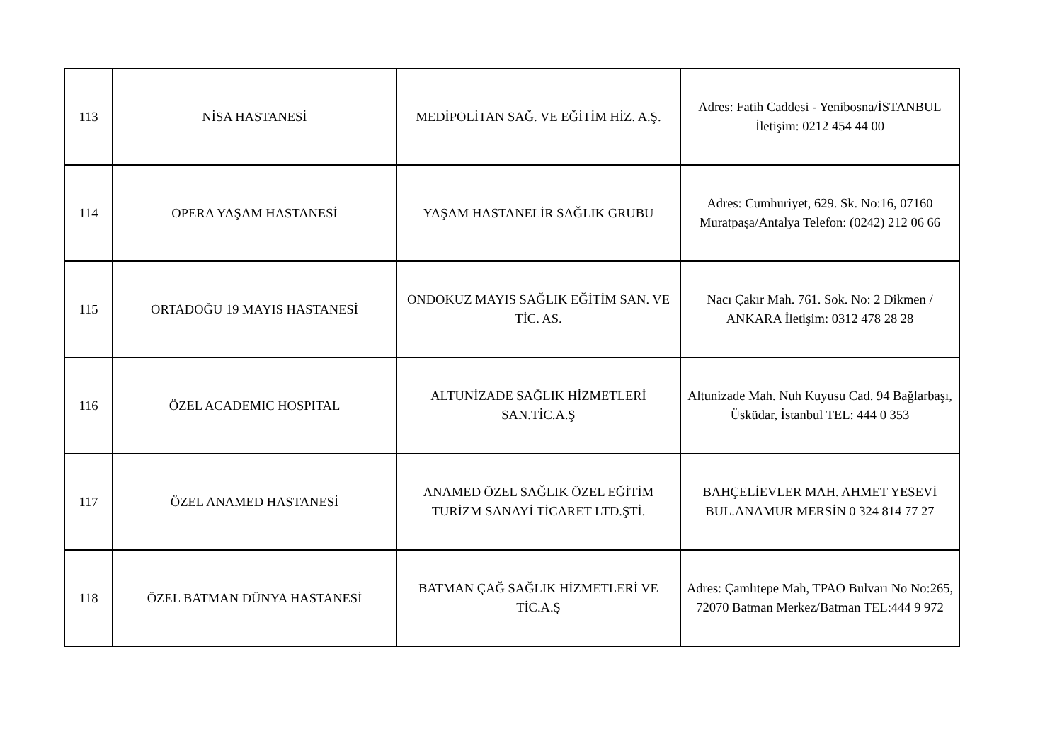| 113 | NİSA HASTANESİ | MEDİPOLİTAN SAĞ. VE EĞİTİM HİZ. A.Ş. | Adres: Fatih Caddesi - Yenibosna/İSTANBUL İletişim: 0212 454 44 00 |
| 114 | OPERA YAŞAM HASTANESİ | YAŞAM HASTANELİR SAĞLIK GRUBU | Adres: Cumhuriyet, 629. Sk. No:16, 07160 Muratpaşa/Antalya Telefon: (0242) 212 06 66 |
| 115 | ORTADOĞU 19 MAYIS HASTANESİ | ONDOKUZ MAYIS SAĞLIK EĞİTİM SAN. VE TİC. AS. | Nacı Çakır Mah. 761. Sok. No: 2 Dikmen / ANKARA İletişim: 0312 478 28 28 |
| 116 | ÖZEL ACADEMIC HOSPITAL | ALTUNİZADE SAĞLIK HİZMETLERİ SAN.TİC.A.Ş | Altunizade Mah. Nuh Kuyusu Cad. 94 Bağlarbaşı, Üsküdar, İstanbul TEL: 444 0 353 |
| 117 | ÖZEL ANAMED HASTANESİ | ANAMED ÖZEL SAĞLIK ÖZEL EĞİTİM TURİZM SANAYİ TİCARET LTD.ŞTİ. | BAHÇELİEVLER MAH. AHMET YESEVİ BUL.ANAMUR MERSİN 0 324 814 77 27 |
| 118 | ÖZEL BATMAN DÜNYA HASTANESİ | BATMAN ÇAĞ SAĞLIK HİZMETLERİ VE TİC.A.Ş | Adres: Çamlıtepe Mah, TPAO Bulvarı No No:265, 72070 Batman Merkez/Batman TEL:444 9 972 |